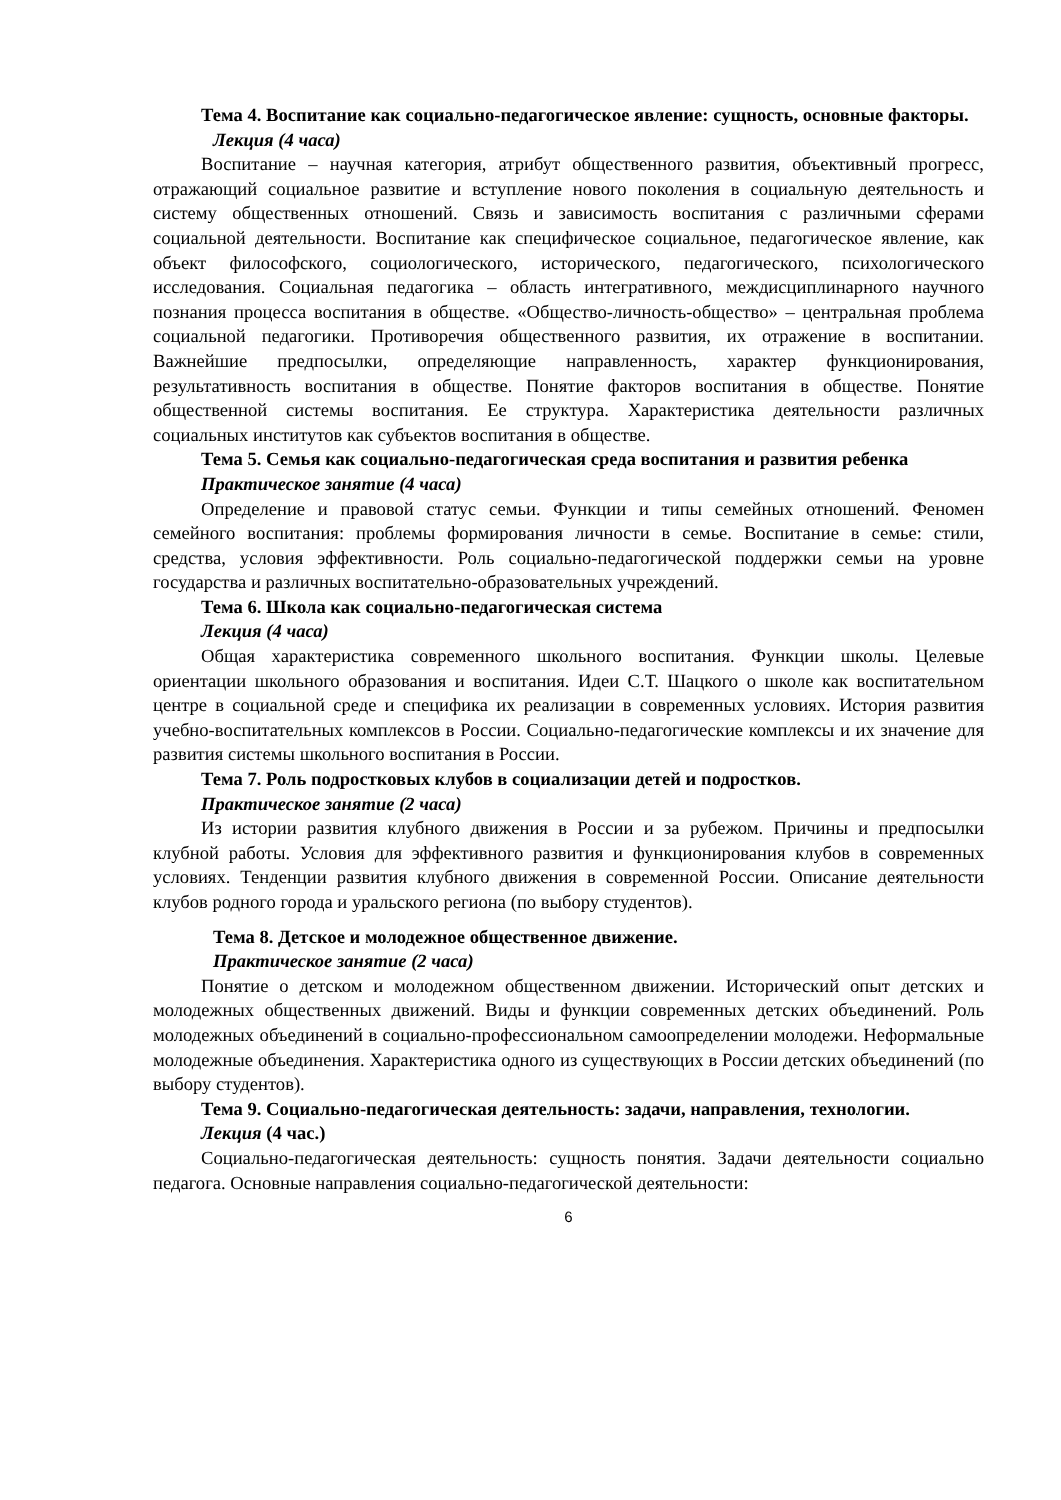Тема 4. Воспитание как социально-педагогическое явление: сущность, основные факторы.
Лекция (4 часа)
Воспитание – научная категория, атрибут общественного развития, объективный прогресс, отражающий социальное развитие и вступление нового поколения в социальную деятельность и систему общественных отношений. Связь и зависимость воспитания с различными сферами социальной деятельности. Воспитание как специфическое социальное, педагогическое явление, как объект философского, социологического, исторического, педагогического, психологического исследования. Социальная педагогика – область интегративного, междисциплинарного научного познания процесса воспитания в обществе. «Общество-личность-общество» – центральная проблема социальной педагогики. Противоречия общественного развития, их отражение в воспитании. Важнейшие предпосылки, определяющие направленность, характер функционирования, результативность воспитания в обществе. Понятие факторов воспитания в обществе. Понятие общественной системы воспитания. Ее структура. Характеристика деятельности различных социальных институтов как субъектов воспитания в обществе.
Тема 5. Семья как социально-педагогическая среда воспитания и развития ребенка
Практическое занятие (4 часа)
Определение и правовой статус семьи. Функции и типы семейных отношений. Феномен семейного воспитания: проблемы формирования личности в семье. Воспитание в семье: стили, средства, условия эффективности. Роль социально-педагогической поддержки семьи на уровне государства и различных воспитательно-образовательных учреждений.
Тема 6. Школа как социально-педагогическая система
Лекция (4 часа)
Общая характеристика современного школьного воспитания. Функции школы. Целевые ориентации школьного образования и воспитания. Идеи С.Т. Шацкого о школе как воспитательном центре в социальной среде и специфика их реализации в современных условиях. История развития учебно-воспитательных комплексов в России. Социально-педагогические комплексы и их значение для развития системы школьного воспитания в России.
Тема 7. Роль подростковых клубов в социализации детей и подростков.
Практическое занятие (2 часа)
Из истории развития клубного движения в России и за рубежом. Причины и предпосылки клубной работы. Условия для эффективного развития и функционирования клубов в современных условиях. Тенденции развития клубного движения в современной России. Описание деятельности клубов родного города и уральского региона (по выбору студентов).
Тема 8. Детское и молодежное общественное движение.
Практическое занятие (2 часа)
Понятие о детском и молодежном общественном движении. Исторический опыт детских и молодежных общественных движений. Виды и функции современных детских объединений. Роль молодежных объединений в социально-профессиональном самоопределении молодежи. Неформальные молодежные объединения. Характеристика одного из существующих в России детских объединений (по выбору студентов).
Тема 9. Социально-педагогическая деятельность: задачи, направления, технологии.
Лекция (4 час.)
Социально-педагогическая деятельность: сущность понятия. Задачи деятельности социально педагога. Основные направления социально-педагогической деятельности:
6